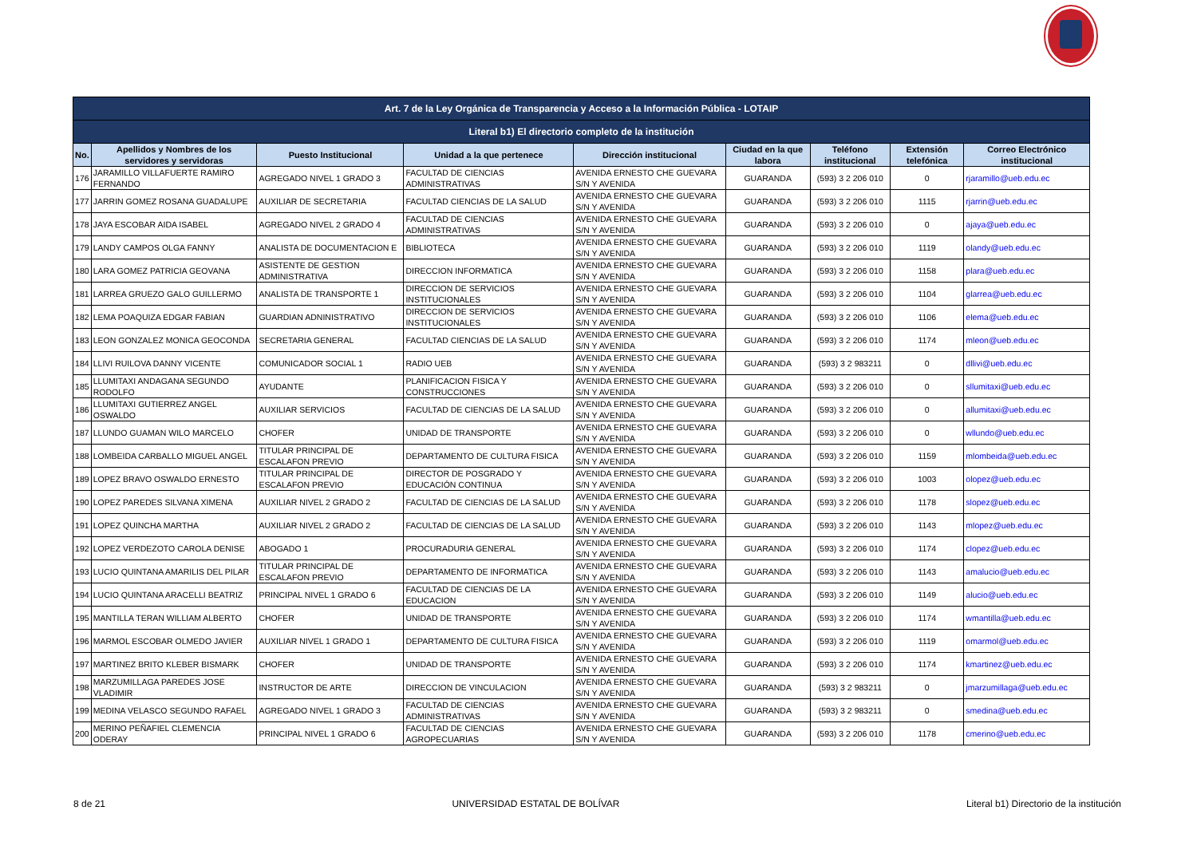| Art. 7 de la Ley Orgánica de Transparencia y Acceso a la Información Pública - LOTAIP | | | | | | | | |
| Literal b1) El directorio completo de la institución | | | | | | | | |
| No. | Apellidos y Nombres de los servidores y servidoras | Puesto Institucional | Unidad a la que pertenece | Dirección institucional | Ciudad en la que labora | Teléfono institucional | Extensión telefónica | Correo Electrónico institucional |
| 176 | JARAMILLO VILLAFUERTE RAMIRO FERNANDO | AGREGADO NIVEL 1 GRADO 3 | FACULTAD DE CIENCIAS ADMINISTRATIVAS | AVENIDA ERNESTO CHE GUEVARA S/N Y AVENIDA | GUARANDA | (593) 3 2 206 010 | 0 | rjaramillo@ueb.edu.ec |
| 177 | JARRIN GOMEZ ROSANA GUADALUPE | AUXILIAR DE SECRETARIA | FACULTAD CIENCIAS DE LA SALUD | AVENIDA ERNESTO CHE GUEVARA S/N Y AVENIDA | GUARANDA | (593) 3 2 206 010 | 1115 | rjarrin@ueb.edu.ec |
| 178 | JAYA ESCOBAR AIDA ISABEL | AGREGADO NIVEL 2 GRADO 4 | FACULTAD DE CIENCIAS ADMINISTRATIVAS | AVENIDA ERNESTO CHE GUEVARA S/N Y AVENIDA | GUARANDA | (593) 3 2 206 010 | 0 | ajaya@ueb.edu.ec |
| 179 | LANDY CAMPOS OLGA FANNY | ANALISTA DE DOCUMENTACION E | BIBLIOTECA | AVENIDA ERNESTO CHE GUEVARA S/N Y AVENIDA | GUARANDA | (593) 3 2 206 010 | 1119 | olandy@ueb.edu.ec |
| 180 | LARA GOMEZ PATRICIA GEOVANA | ASISTENTE DE GESTION ADMINISTRATIVA | DIRECCION INFORMATICA | AVENIDA ERNESTO CHE GUEVARA S/N Y AVENIDA | GUARANDA | (593) 3 2 206 010 | 1158 | plara@ueb.edu.ec |
| 181 | LARREA GRUEZO GALO GUILLERMO | ANALISTA DE TRANSPORTE 1 | DIRECCION DE SERVICIOS INSTITUCIONALES | AVENIDA ERNESTO CHE GUEVARA S/N Y AVENIDA | GUARANDA | (593) 3 2 206 010 | 1104 | glarrea@ueb.edu.ec |
| 182 | LEMA POAQUIZA EDGAR FABIAN | GUARDIAN ADNINISTRATIVO | DIRECCION DE SERVICIOS INSTITUCIONALES | AVENIDA ERNESTO CHE GUEVARA S/N Y AVENIDA | GUARANDA | (593) 3 2 206 010 | 1106 | elema@ueb.edu.ec |
| 183 | LEON GONZALEZ MONICA GEOCONDA | SECRETARIA GENERAL | FACULTAD CIENCIAS DE LA SALUD | AVENIDA ERNESTO CHE GUEVARA S/N Y AVENIDA | GUARANDA | (593) 3 2 206 010 | 1174 | mleon@ueb.edu.ec |
| 184 | LLIVI RUILOVA DANNY VICENTE | COMUNICADOR SOCIAL 1 | RADIO UEB | AVENIDA ERNESTO CHE GUEVARA S/N Y AVENIDA | GUARANDA | (593) 3 2 983211 | 0 | dllivi@ueb.edu.ec |
| 185 | LLUMITAXI ANDAGANA SEGUNDO RODOLFO | AYUDANTE | PLANIFICACION FISICA Y CONSTRUCCIONES | AVENIDA ERNESTO CHE GUEVARA S/N Y AVENIDA | GUARANDA | (593) 3 2 206 010 | 0 | sllumitaxi@ueb.edu.ec |
| 186 | LLUMITAXI GUTIERREZ ANGEL OSWALDO | AUXILIAR SERVICIOS | FACULTAD DE CIENCIAS DE LA SALUD | AVENIDA ERNESTO CHE GUEVARA S/N Y AVENIDA | GUARANDA | (593) 3 2 206 010 | 0 | allumitaxi@ueb.edu.ec |
| 187 | LLUNDO GUAMAN WILO MARCELO | CHOFER | UNIDAD DE TRANSPORTE | AVENIDA ERNESTO CHE GUEVARA S/N Y AVENIDA | GUARANDA | (593) 3 2 206 010 | 0 | wllundo@ueb.edu.ec |
| 188 | LOMBEIDA CARBALLO MIGUEL ANGEL | TITULAR PRINCIPAL DE ESCALAFON PREVIO | DEPARTAMENTO DE CULTURA FISICA | AVENIDA ERNESTO CHE GUEVARA S/N Y AVENIDA | GUARANDA | (593) 3 2 206 010 | 1159 | mlombeida@ueb.edu.ec |
| 189 | LOPEZ BRAVO OSWALDO ERNESTO | TITULAR PRINCIPAL DE ESCALAFON PREVIO | DIRECTOR DE POSGRADO Y EDUCACIÓN CONTINUA | AVENIDA ERNESTO CHE GUEVARA S/N Y AVENIDA | GUARANDA | (593) 3 2 206 010 | 1003 | olopez@ueb.edu.ec |
| 190 | LOPEZ PAREDES SILVANA XIMENA | AUXILIAR NIVEL 2 GRADO 2 | FACULTAD DE CIENCIAS DE LA SALUD | AVENIDA ERNESTO CHE GUEVARA S/N Y AVENIDA | GUARANDA | (593) 3 2 206 010 | 1178 | slopez@ueb.edu.ec |
| 191 | LOPEZ QUINCHA MARTHA | AUXILIAR NIVEL 2 GRADO 2 | FACULTAD DE CIENCIAS DE LA SALUD | AVENIDA ERNESTO CHE GUEVARA S/N Y AVENIDA | GUARANDA | (593) 3 2 206 010 | 1143 | mlopez@ueb.edu.ec |
| 192 | LOPEZ VERDEZOTO CAROLA DENISE | ABOGADO 1 | PROCURADURIA GENERAL | AVENIDA ERNESTO CHE GUEVARA S/N Y AVENIDA | GUARANDA | (593) 3 2 206 010 | 1174 | clopez@ueb.edu.ec |
| 193 | LUCIO QUINTANA AMARILIS DEL PILAR | TITULAR PRINCIPAL DE ESCALAFON PREVIO | DEPARTAMENTO DE INFORMATICA | AVENIDA ERNESTO CHE GUEVARA S/N Y AVENIDA | GUARANDA | (593) 3 2 206 010 | 1143 | amalucio@ueb.edu.ec |
| 194 | LUCIO QUINTANA ARACELLI BEATRIZ | PRINCIPAL NIVEL 1 GRADO 6 | FACULTAD DE CIENCIAS DE LA EDUCACION | AVENIDA ERNESTO CHE GUEVARA S/N Y AVENIDA | GUARANDA | (593) 3 2 206 010 | 1149 | alucio@ueb.edu.ec |
| 195 | MANTILLA TERAN WILLIAM ALBERTO | CHOFER | UNIDAD DE TRANSPORTE | AVENIDA ERNESTO CHE GUEVARA S/N Y AVENIDA | GUARANDA | (593) 3 2 206 010 | 1174 | wmantilla@ueb.edu.ec |
| 196 | MARMOL ESCOBAR OLMEDO JAVIER | AUXILIAR NIVEL 1 GRADO 1 | DEPARTAMENTO DE CULTURA FISICA | AVENIDA ERNESTO CHE GUEVARA S/N Y AVENIDA | GUARANDA | (593) 3 2 206 010 | 1119 | omarmol@ueb.edu.ec |
| 197 | MARTINEZ BRITO KLEBER BISMARK | CHOFER | UNIDAD DE TRANSPORTE | AVENIDA ERNESTO CHE GUEVARA S/N Y AVENIDA | GUARANDA | (593) 3 2 206 010 | 1174 | kmartinez@ueb.edu.ec |
| 198 | MARZUMILLAGA PAREDES JOSE VLADIMIR | INSTRUCTOR DE ARTE | DIRECCION DE VINCULACION | AVENIDA ERNESTO CHE GUEVARA S/N Y AVENIDA | GUARANDA | (593) 3 2 983211 | 0 | jmarzumillaga@ueb.edu.ec |
| 199 | MEDINA VELASCO SEGUNDO RAFAEL | AGREGADO NIVEL 1 GRADO 3 | FACULTAD DE CIENCIAS ADMINISTRATIVAS | AVENIDA ERNESTO CHE GUEVARA S/N Y AVENIDA | GUARANDA | (593) 3 2 983211 | 0 | smedina@ueb.edu.ec |
| 200 | MERINO PEÑAFIEL CLEMENCIA ODERAY | PRINCIPAL NIVEL 1 GRADO 6 | FACULTAD DE CIENCIAS AGROPECUARIAS | AVENIDA ERNESTO CHE GUEVARA S/N Y AVENIDA | GUARANDA | (593) 3 2 206 010 | 1178 | cmerino@ueb.edu.ec |
8 de 21 UNIVERSIDAD ESTATAL DE BOLÍVAR Literal b1) Directorio de la institución